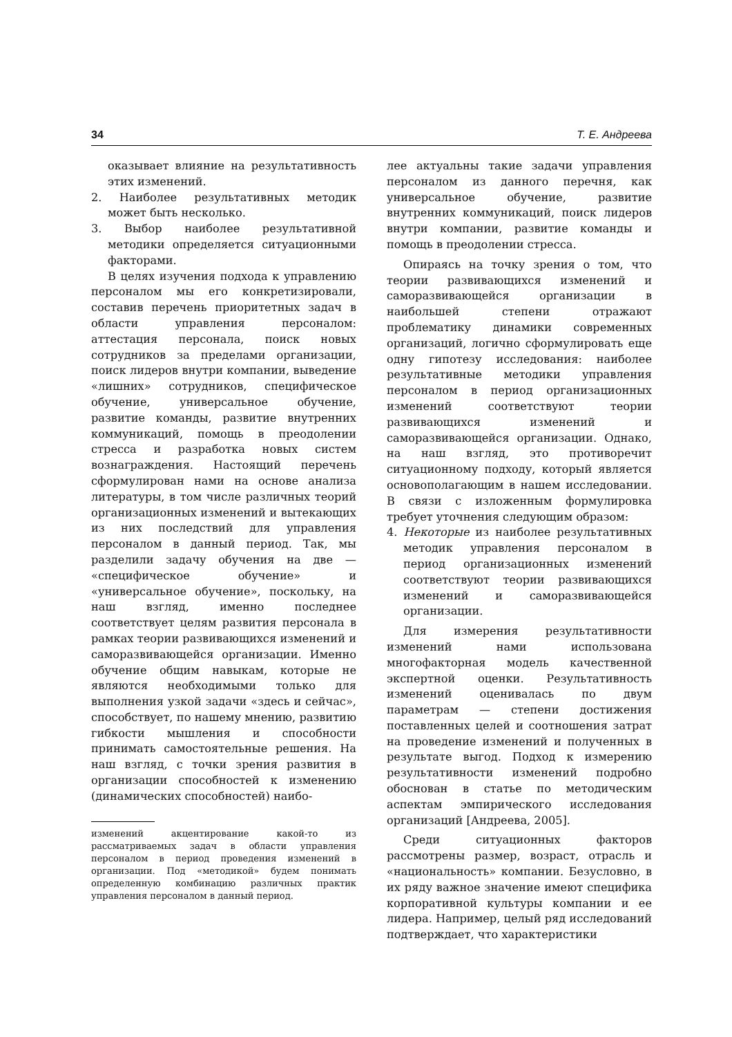34 Т. Е. Андреева
оказывает влияние на результативность этих изменений.
2. Наиболее результативных методик может быть несколько.
3. Выбор наиболее результативной методики определяется ситуационными факторами.
В целях изучения подхода к управлению персоналом мы его конкретизировали, составив перечень приоритетных задач в области управления персоналом: аттестация персонала, поиск новых сотрудников за пределами организации, поиск лидеров внутри компании, выведение «лишних» сотрудников, специфическое обучение, универсальное обучение, развитие команды, развитие внутренних коммуникаций, помощь в преодолении стресса и разработка новых систем вознаграждения. Настоящий перечень сформулирован нами на основе анализа литературы, в том числе различных теорий организационных изменений и вытекающих из них последствий для управления персоналом в данный период. Так, мы разделили задачу обучения на две — «специфическое обучение» и «универсальное обучение», поскольку, на наш взгляд, именно последнее соответствует целям развития персонала в рамках теории развивающихся изменений и саморазвивающейся организации. Именно обучение общим навыкам, которые не являются необходимыми только для выполнения узкой задачи «здесь и сейчас», способствует, по нашему мнению, развитию гибкости мышления и способности принимать самостоятельные решения. На наш взгляд, с точки зрения развития в организации способностей к изменению (динамических способностей) наибо-
изменений акцентирование какой-то из рассматриваемых задач в области управления персоналом в период проведения изменений в организации. Под «методикой» будем понимать определенную комбинацию различных практик управления персоналом в данный период.
лее актуальны такие задачи управления персоналом из данного перечня, как универсальное обучение, развитие внутренних коммуникаций, поиск лидеров внутри компании, развитие команды и помощь в преодолении стресса.
Опираясь на точку зрения о том, что теории развивающихся изменений и саморазвивающейся организации в наибольшей степени отражают проблематику динамики современных организаций, логично сформулировать еще одну гипотезу исследования: наиболее результативные методики управления персоналом в период организационных изменений соответствуют теории развивающихся изменений и саморазвивающейся организации. Однако, на наш взгляд, это противоречит ситуационному подходу, который является основополагающим в нашем исследовании. В связи с изложенным формулировка требует уточнения следующим образом:
4. Некоторые из наиболее результативных методик управления персоналом в период организационных изменений соответствуют теории развивающихся изменений и саморазвивающейся организации.
Для измерения результативности изменений нами использована многофакторная модель качественной экспертной оценки. Результативность изменений оценивалась по двум параметрам — степени достижения поставленных целей и соотношения затрат на проведение изменений и полученных в результате выгод. Подход к измерению результативности изменений подробно обоснован в статье по методическим аспектам эмпирического исследования организаций [Андреева, 2005].
Среди ситуационных факторов рассмотрены размер, возраст, отрасль и «национальность» компании. Безусловно, в их ряду важное значение имеют специфика корпоративной культуры компании и ее лидера. Например, целый ряд исследований подтверждает, что характеристики